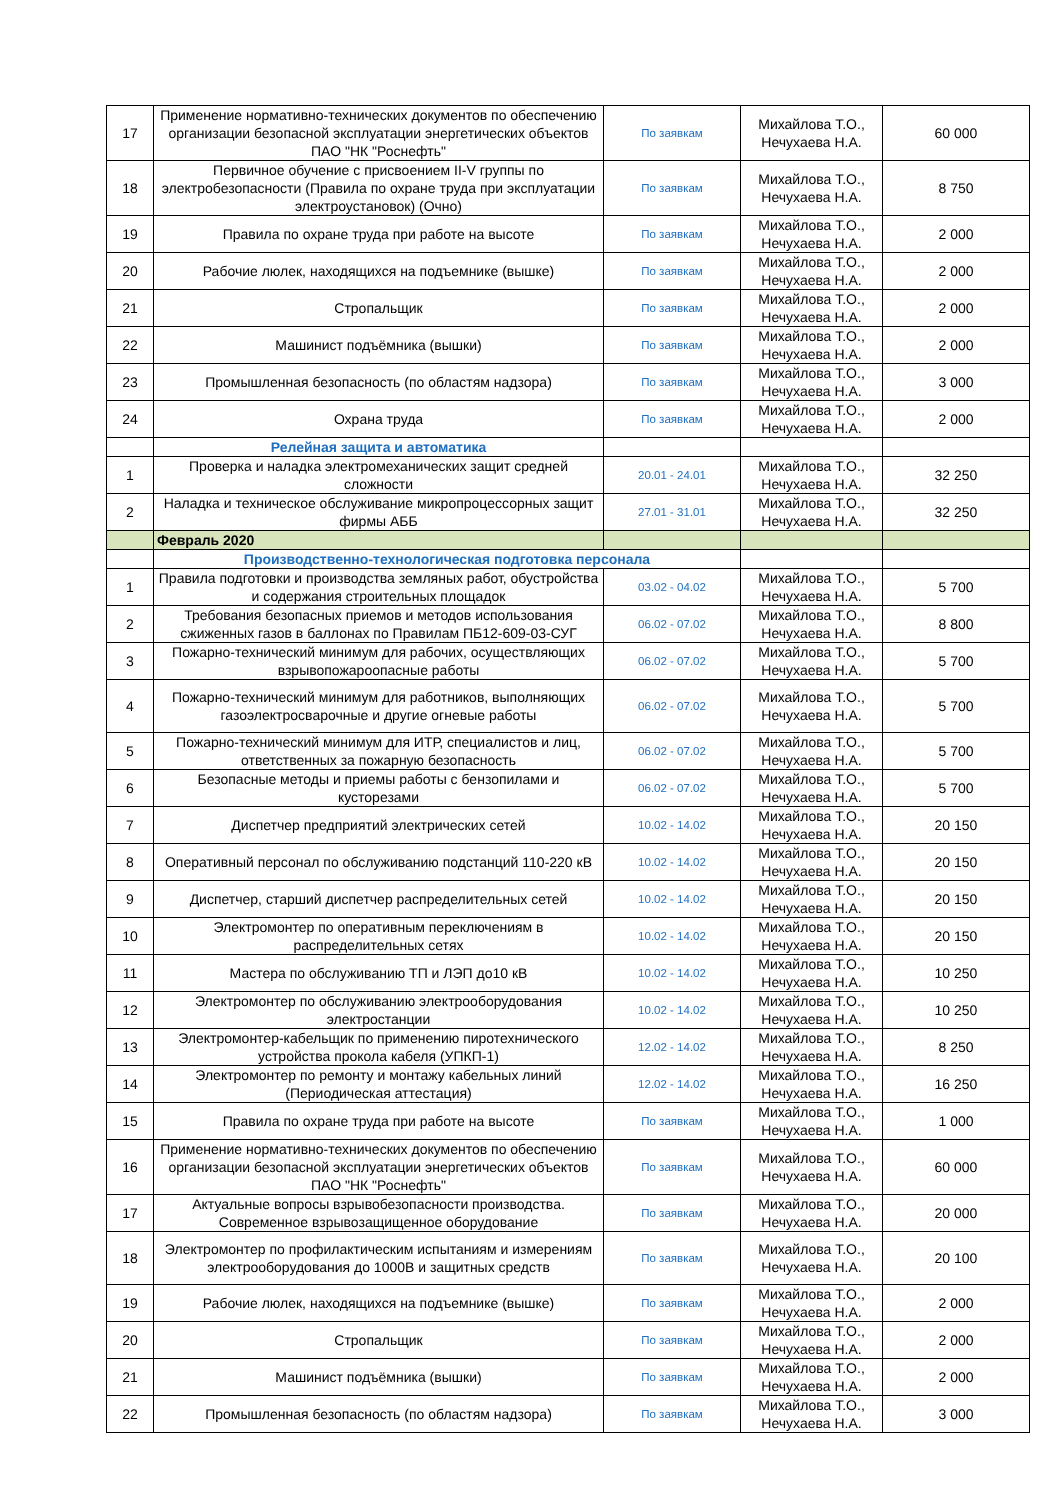| 17 | Применение нормативно-технических документов по обеспечению организации безопасной эксплуатации энергетических объектов ПАО "НК "Роснефть" | По заявкам | Михайлова Т.О., Нечухаева Н.А. | 60 000 |
| 18 | Первичное обучение с присвоением II-V группы по электробезопасности (Правила по охране труда при эксплуатации электроустановок) (Очно) | По заявкам | Михайлова Т.О., Нечухаева Н.А. | 8 750 |
| 19 | Правила по охране труда при работе на высоте | По заявкам | Михайлова Т.О., Нечухаева Н.А. | 2 000 |
| 20 | Рабочие люлек, находящихся на подъемнике (вышке) | По заявкам | Михайлова Т.О., Нечухаева Н.А. | 2 000 |
| 21 | Стропальщик | По заявкам | Михайлова Т.О., Нечухаева Н.А. | 2 000 |
| 22 | Машинист подъёмника (вышки) | По заявкам | Михайлова Т.О., Нечухаева Н.А. | 2 000 |
| 23 | Промышленная безопасность (по областям надзора) | По заявкам | Михайлова Т.О., Нечухаева Н.А. | 3 000 |
| 24 | Охрана труда | По заявкам | Михайлова Т.О., Нечухаева Н.А. | 2 000 |
| | Релейная защита и автоматика | | | |
| 1 | Проверка и наладка электромеханических защит средней сложности | 20.01 - 24.01 | Михайлова Т.О., Нечухаева Н.А. | 32 250 |
| 2 | Наладка и техническое обслуживание микропроцессорных защит фирмы АББ | 27.01 - 31.01 | Михайлова Т.О., Нечухаева Н.А. | 32 250 |
| | Февраль 2020 | | | |
| | Производственно-технологическая подготовка персонала | | | |
| 1 | Правила подготовки и производства земляных работ, обустройства и содержания строительных площадок | 03.02 - 04.02 | Михайлова Т.О., Нечухаева Н.А. | 5 700 |
| 2 | Требования безопасных приемов и методов использования сжиженных газов в баллонах по Правилам ПБ12-609-03-СУГ | 06.02 - 07.02 | Михайлова Т.О., Нечухаева Н.А. | 8 800 |
| 3 | Пожарно-технический минимум для рабочих, осуществляющих взрывопожароопасные работы | 06.02 - 07.02 | Михайлова Т.О., Нечухаева Н.А. | 5 700 |
| 4 | Пожарно-технический минимум для работников, выполняющих газоэлектросварочные и другие огневые работы | 06.02 - 07.02 | Михайлова Т.О., Нечухаева Н.А. | 5 700 |
| 5 | Пожарно-технический минимум для ИТР, специалистов и лиц, ответственных за пожарную безопасность | 06.02 - 07.02 | Михайлова Т.О., Нечухаева Н.А. | 5 700 |
| 6 | Безопасные методы и приемы работы с бензопилами и кусторезами | 06.02 - 07.02 | Михайлова Т.О., Нечухаева Н.А. | 5 700 |
| 7 | Диспетчер предприятий электрических сетей | 10.02 - 14.02 | Михайлова Т.О., Нечухаева Н.А. | 20 150 |
| 8 | Оперативный персонал по обслуживанию подстанций 110-220 кВ | 10.02 - 14.02 | Михайлова Т.О., Нечухаева Н.А. | 20 150 |
| 9 | Диспетчер, старший диспетчер распределительных сетей | 10.02 - 14.02 | Михайлова Т.О., Нечухаева Н.А. | 20 150 |
| 10 | Электромонтер по оперативным переключениям в распределительных сетях | 10.02 - 14.02 | Михайлова Т.О., Нечухаева Н.А. | 20 150 |
| 11 | Мастера по обслуживанию ТП и ЛЭП до10 кВ | 10.02 - 14.02 | Михайлова Т.О., Нечухаева Н.А. | 10 250 |
| 12 | Электромонтер по обслуживанию электрооборудования электростанции | 10.02 - 14.02 | Михайлова Т.О., Нечухаева Н.А. | 10 250 |
| 13 | Электромонтер-кабельщик по применению пиротехнического устройства прокола кабеля (УПКП-1) | 12.02 - 14.02 | Михайлова Т.О., Нечухаева Н.А. | 8 250 |
| 14 | Электромонтер по ремонту и монтажу кабельных линий (Периодическая аттестация) | 12.02 - 14.02 | Михайлова Т.О., Нечухаева Н.А. | 16 250 |
| 15 | Правила по охране труда при работе на высоте | По заявкам | Михайлова Т.О., Нечухаева Н.А. | 1 000 |
| 16 | Применение нормативно-технических документов по обеспечению организации безопасной эксплуатации энергетических объектов ПАО "НК "Роснефть" | По заявкам | Михайлова Т.О., Нечухаева Н.А. | 60 000 |
| 17 | Актуальные вопросы взрывобезопасности производства. Современное взрывозащищенное оборудование | По заявкам | Михайлова Т.О., Нечухаева Н.А. | 20 000 |
| 18 | Электромонтер по профилактическим испытаниям и измерениям электрооборудования до 1000В и защитных средств | По заявкам | Михайлова Т.О., Нечухаева Н.А. | 20 100 |
| 19 | Рабочие люлек, находящихся на подъемнике (вышке) | По заявкам | Михайлова Т.О., Нечухаева Н.А. | 2 000 |
| 20 | Стропальщик | По заявкам | Михайлова Т.О., Нечухаева Н.А. | 2 000 |
| 21 | Машинист подъёмника (вышки) | По заявкам | Михайлова Т.О., Нечухаева Н.А. | 2 000 |
| 22 | Промышленная безопасность (по областям надзора) | По заявкам | Михайлова Т.О., Нечухаева Н.А. | 3 000 |